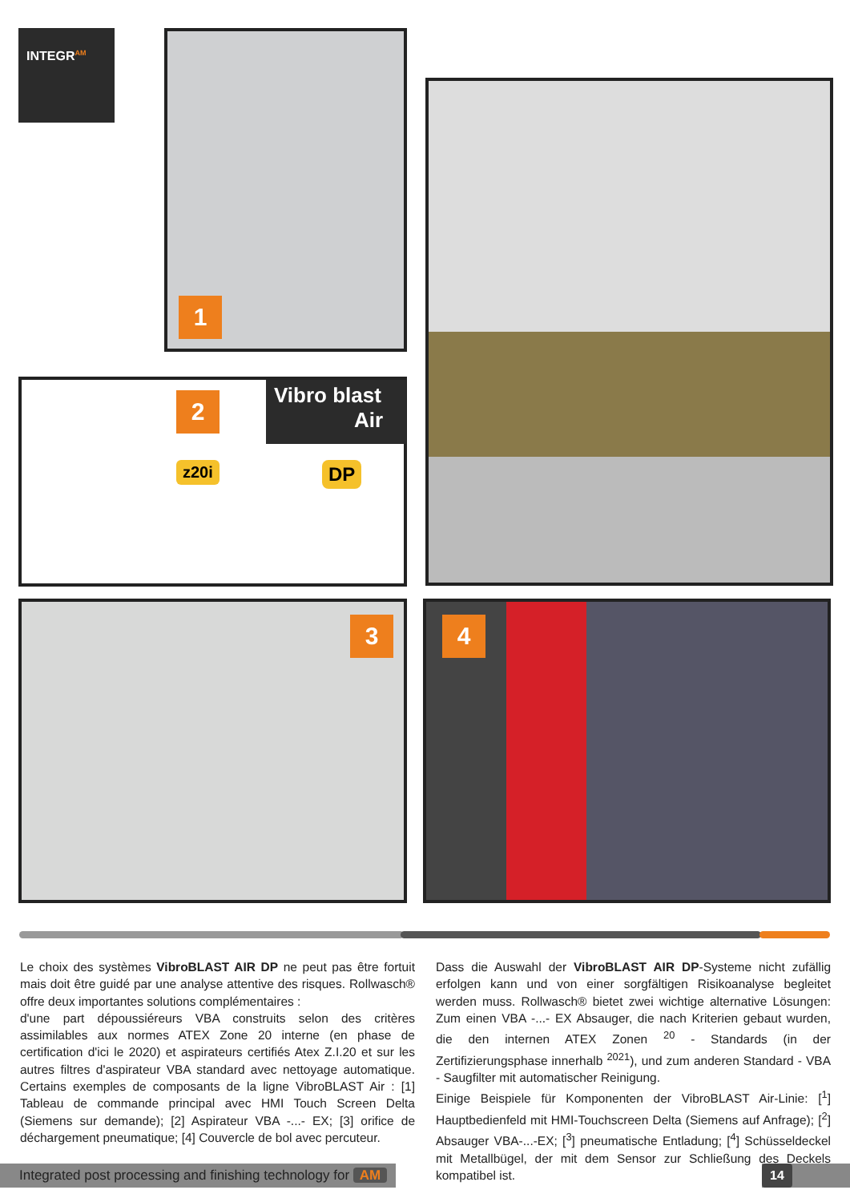INTEGR<sup>AM</sup> 1
2
Vibro blast
Air
z20i DP
3 4
Le choix des systèmes VibroBLAST AIR DP ne peut pas être fortuit mais doit être guidé par une analyse attentive des risques. Rollwasch® offre deux importantes solutions complémentaires :
d'une part dépoussiéreurs VBA construits selon des critères assimilables aux normes ATEX Zone 20 interne (en phase de certification d'ici le 2020) et aspirateurs certifiés Atex Z.I.20 et sur les autres filtres d'aspirateur VBA standard avec nettoyage automatique. Certains exemples de composants de la ligne VibroBLAST Air : [1] Tableau de commande principal avec HMI Touch Screen Delta (Siemens sur demande); [2] Aspirateur VBA -...- EX; [3] orifice de déchargement pneumatique; [4] Couvercle de bol avec percuteur.
Dass die Auswahl der VibroBLAST AIR DP-Systeme nicht zufällig erfolgen kann und von einer sorgfältigen Risikoanalyse begleitet werden muss. Rollwasch® bietet zwei wichtige alternative Lösungen: Zum einen VBA -...- EX Absauger, die nach Kriterien gebaut wurden, die den internen ATEX Zonen <sup>20</sup> - Standards (in der Zertifizierungsphase innerhalb <sup>2021</sup>), und zum anderen Standard - VBA - Saugfilter mit automatischer Reinigung.
Einige Beispiele für Komponenten der VibroBLAST Air-Linie: [<sup>1</sup>] Hauptbedienfeld mit HMI-Touchscreen Delta (Siemens auf Anfrage); [<sup>2</sup>] Absauger VBA-...-EX; [<sup>3</sup>] pneumatische Entladung; [<sup>4</sup>] Schüsseldeckel mit Metallbügel, der mit dem Sensor zur Schließung des Deckels kompatibel ist.
Integrated post processing and finishing technology for AM
14